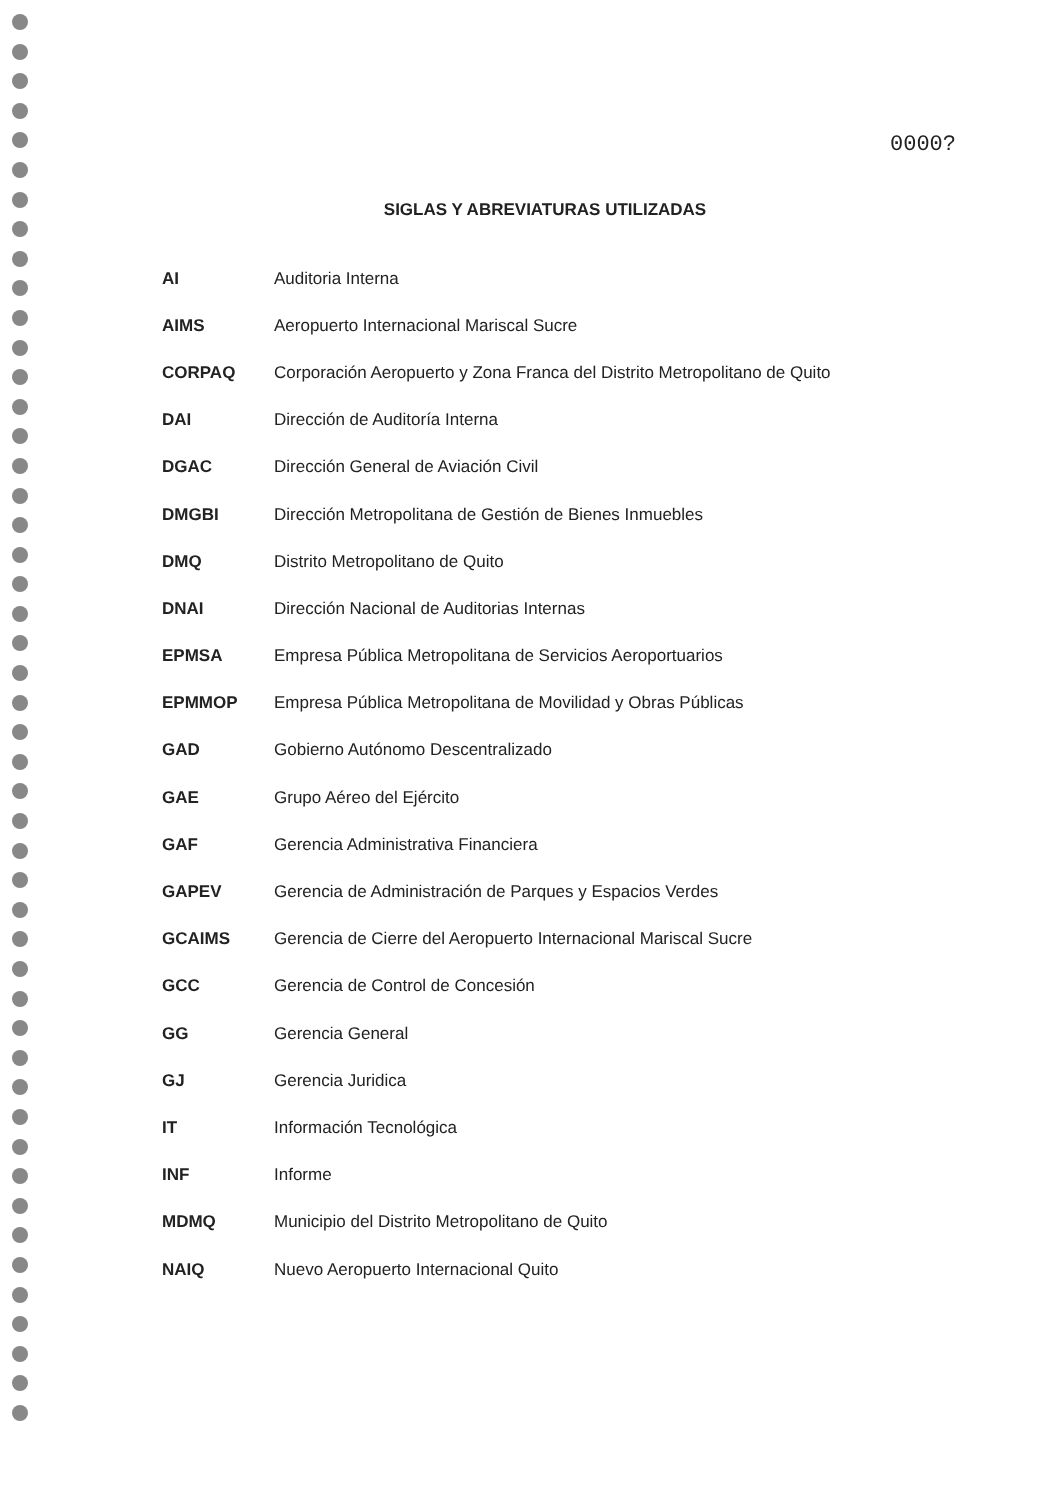0000?
SIGLAS Y ABREVIATURAS UTILIZADAS
| AI | Auditoria Interna |
| AIMS | Aeropuerto Internacional Mariscal Sucre |
| CORPAQ | Corporación Aeropuerto y Zona Franca del Distrito Metropolitano de Quito |
| DAI | Dirección de Auditoría Interna |
| DGAC | Dirección General de Aviación Civil |
| DMGBI | Dirección Metropolitana de Gestión de Bienes Inmuebles |
| DMQ | Distrito Metropolitano de Quito |
| DNAI | Dirección Nacional de Auditorias Internas |
| EPMSA | Empresa Pública Metropolitana de Servicios Aeroportuarios |
| EPMMOP | Empresa Pública Metropolitana de Movilidad y Obras Públicas |
| GAD | Gobierno Autónomo Descentralizado |
| GAE | Grupo Aéreo del Ejército |
| GAF | Gerencia Administrativa Financiera |
| GAPEV | Gerencia de Administración de Parques y Espacios Verdes |
| GCAIMS | Gerencia de Cierre del Aeropuerto Internacional Mariscal Sucre |
| GCC | Gerencia de Control de Concesión |
| GG | Gerencia General |
| GJ | Gerencia Juridica |
| IT | Información Tecnológica |
| INF | Informe |
| MDMQ | Municipio del Distrito Metropolitano de Quito |
| NAIQ | Nuevo Aeropuerto Internacional Quito |